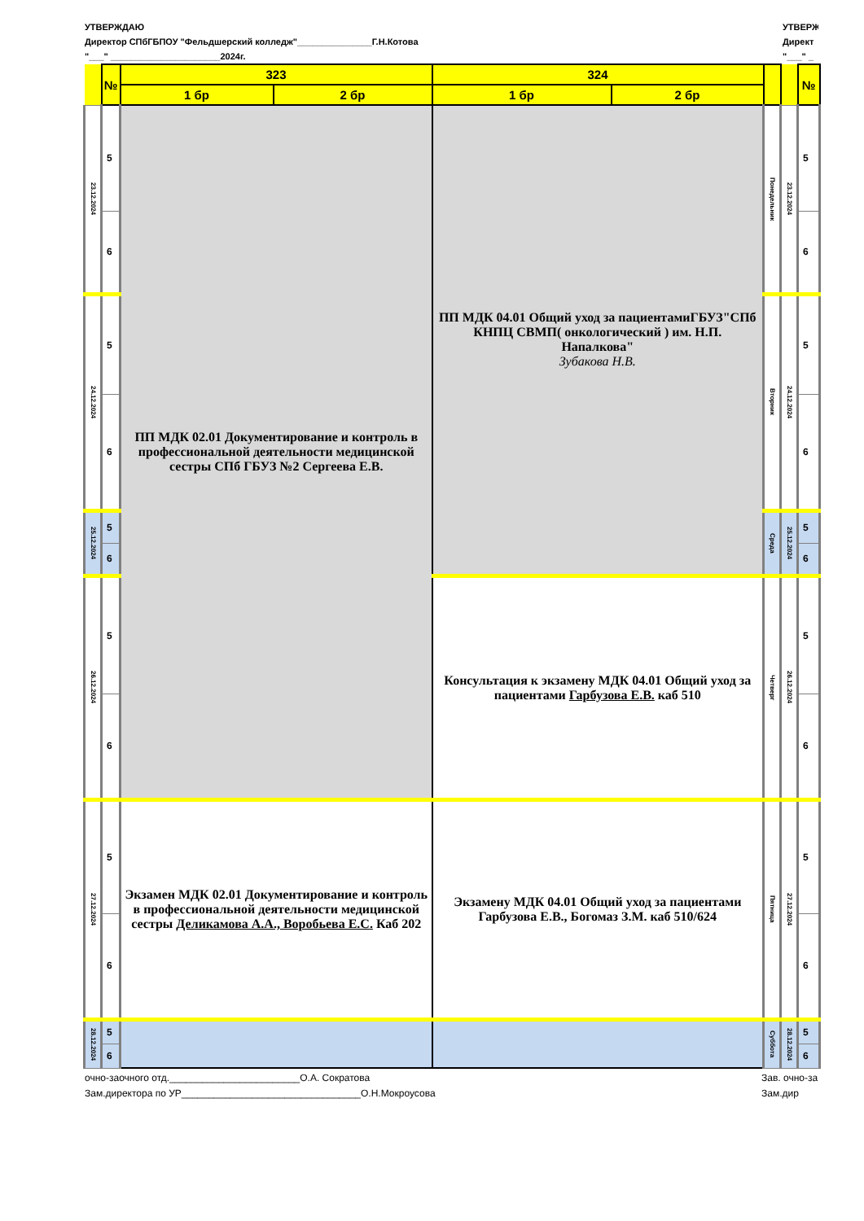УТВЕРЖДАЮ
Директор СПбГБПОУ "Фельдшерский колледж"_______________Г.Н.Котова
"___" ______________________2024г.
УТВЕРЖ
Директ
"___" _
| | № | 323 | | 324 | | | | № |
| | | 1 бр | 2 бр | 1 бр | 2 бр | | | |
| 23.12.2024 | 5 | ПП МДК 02.01 Документирование и контроль в профессиональной деятельности медицинской сестры СПб ГБУЗ №2 Сергеева Е.В. | | ПП МДК 04.01 Общий уход за пациентамиГБУЗ"СПб КНПЦ СВМП( онкологический ) им. Н.П. Напалкова" Зубакова Н.В. | | Понедельник | 23.12.2024 | 5 |
| | 6 | | | | | | | 6 |
| 24.12.2024 | 5 | | | | | Вторник | 24.12.2024 | 5 |
| | 6 | | | | | | | 6 |
| 25.12.2024 | 5 | | | | | Среда | 25.12.2024 | 5 |
| | 6 | | | | | | | 6 |
| 26.12.2024 | 5 | | | Консультация к экзамену МДК 04.01 Общий уход за пациентами Гарбузова Е.В. каб 510 | | Четверг | 26.12.2024 | 5 |
| | 6 | | | | | | | 6 |
| 27.12.2024 | 5 | Экзамен МДК 02.01 Документирование и контроль в профессиональной деятельности медицинской сестры Деликамова А.А., Воробьева Е.С. Каб 202 | | Экзамену МДК 04.01 Общий уход за пациентами Гарбузова Е.В., Богомаз З.М. каб 510/624 | | Пятница | 27.12.2024 | 5 |
| | 6 | | | | | | | 6 |
| 28.12.2024 | 5 | | | | | Суббота | 28.12.2024 | 5 |
| | 6 | | | | | | | 6 |
очно-заочного отд.________________________О.А. Сократова
Зам.директора по УР_________________________________О.Н.Мокроусова
Зав. очно-за
Зам.дир